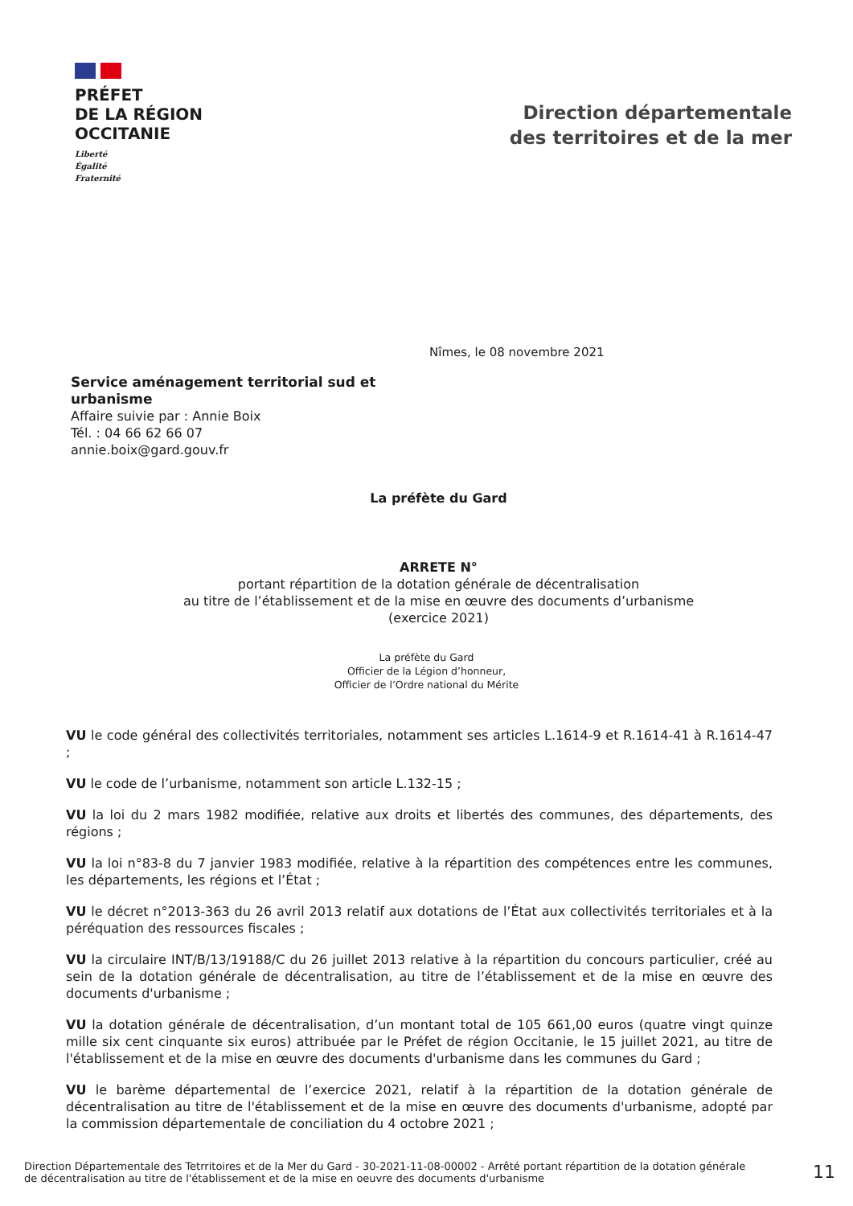PRÉFET
DE LA RÉGION
OCCITANIE
Liberté
Égalité
Fraternité
Direction départementale
des territoires et de la mer
Nîmes, le 08 novembre 2021
Service aménagement territorial sud et urbanisme
Affaire suivie par : Annie Boix
Tél. : 04 66 62 66 07
annie.boix@gard.gouv.fr
La préfète du Gard
ARRETE N°
portant répartition de la dotation générale de décentralisation
au titre de l’établissement et de la mise en œuvre des documents d’urbanisme
(exercice 2021)
La préfète du Gard
Officier de la Légion d’honneur,
Officier de l’Ordre national du Mérite
VU le code général des collectivités territoriales, notamment ses articles L.1614-9 et R.1614-41 à R.1614-47 ;
VU le code de l’urbanisme, notamment son article L.132-15 ;
VU la loi du 2 mars 1982 modifiée, relative aux droits et libertés des communes, des départements, des régions ;
VU la loi n°83-8 du 7 janvier 1983 modifiée, relative à la répartition des compétences entre les communes, les départements, les régions et l’État ;
VU le décret n°2013-363 du 26 avril 2013 relatif aux dotations de l’État aux collectivités territoriales et à la péréquation des ressources fiscales ;
VU la circulaire INT/B/13/19188/C du 26 juillet 2013 relative à la répartition du concours particulier, créé au sein de la dotation générale de décentralisation, au titre de l’établissement et de la mise en œuvre des documents d'urbanisme ;
VU la dotation générale de décentralisation, d’un montant total de 105 661,00 euros (quatre vingt quinze mille six cent cinquante six euros) attribuée par le Préfet de région Occitanie, le 15 juillet 2021, au titre de l'établissement et de la mise en œuvre des documents d'urbanisme dans les communes du Gard ;
VU le barème départemental de l’exercice 2021, relatif à la répartition de la dotation générale de décentralisation au titre de l'établissement et de la mise en œuvre des documents d'urbanisme, adopté par la commission départementale de conciliation du 4 octobre 2021 ;
Direction Départementale des Tetrritoires et de la Mer du Gard - 30-2021-11-08-00002 - Arrêté portant répartition de la dotation générale de décentralisation au titre de l'établissement et de la mise en oeuvre des documents d'urbanisme
11